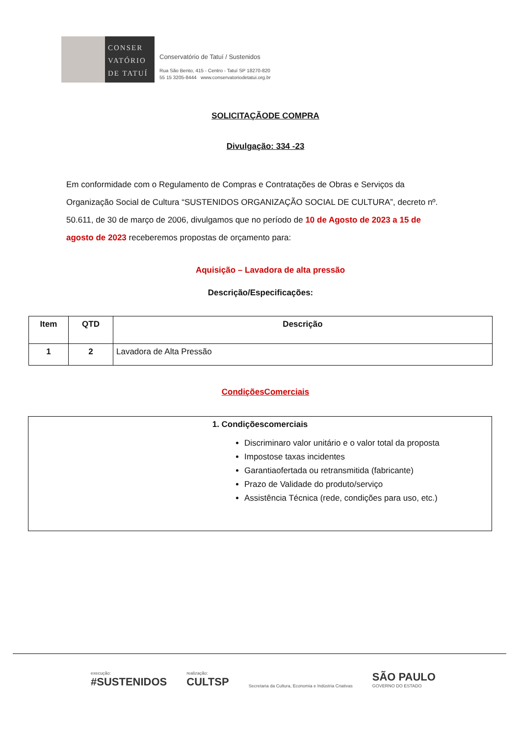CONSER
VATÓRIO
DE TATUÍ
Conservatório de Tatuí / Sustenidos
Rua São Bento, 415 - Centro - Tatuí SP 18270-820
55 15 3205-8444 www.conservatoriodetatui.org.br
SOLICITAÇÃODE COMPRA
Divulgação: 334 -23
Em conformidade com o Regulamento de Compras e Contratações de Obras e Serviços da Organização Social de Cultura “SUSTENIDOS ORGANIZAÇÃO SOCIAL DE CULTURA”, decreto nº. 50.611, de 30 de março de 2006, divulgamos que no período de 10 de Agosto de 2023 a 15 de agosto de 2023 receberemos propostas de orçamento para:
Aquisição – Lavadora de alta pressão
Descrição/Especificações:
| Item | QTD | Descrição |
| --- | --- | --- |
| 1 | 2 | Lavadora de Alta Pressão |
CondiçõesComerciais
1. Condiçõescomerciais
Discriminaro valor unitário e o valor total da proposta
Impostose taxas incidentes
Garantiaofertada ou retransmitida (fabricante)
Prazo de Validade do produto/serviço
Assistência Técnica (rede, condições para uso, etc.)
execução:
#SUSTENIDOS
realização:
CULTSP
Secretaria da Cultura, Economia e Indústria Criativas
SÃO PAULO
GOVERNO DO ESTADO